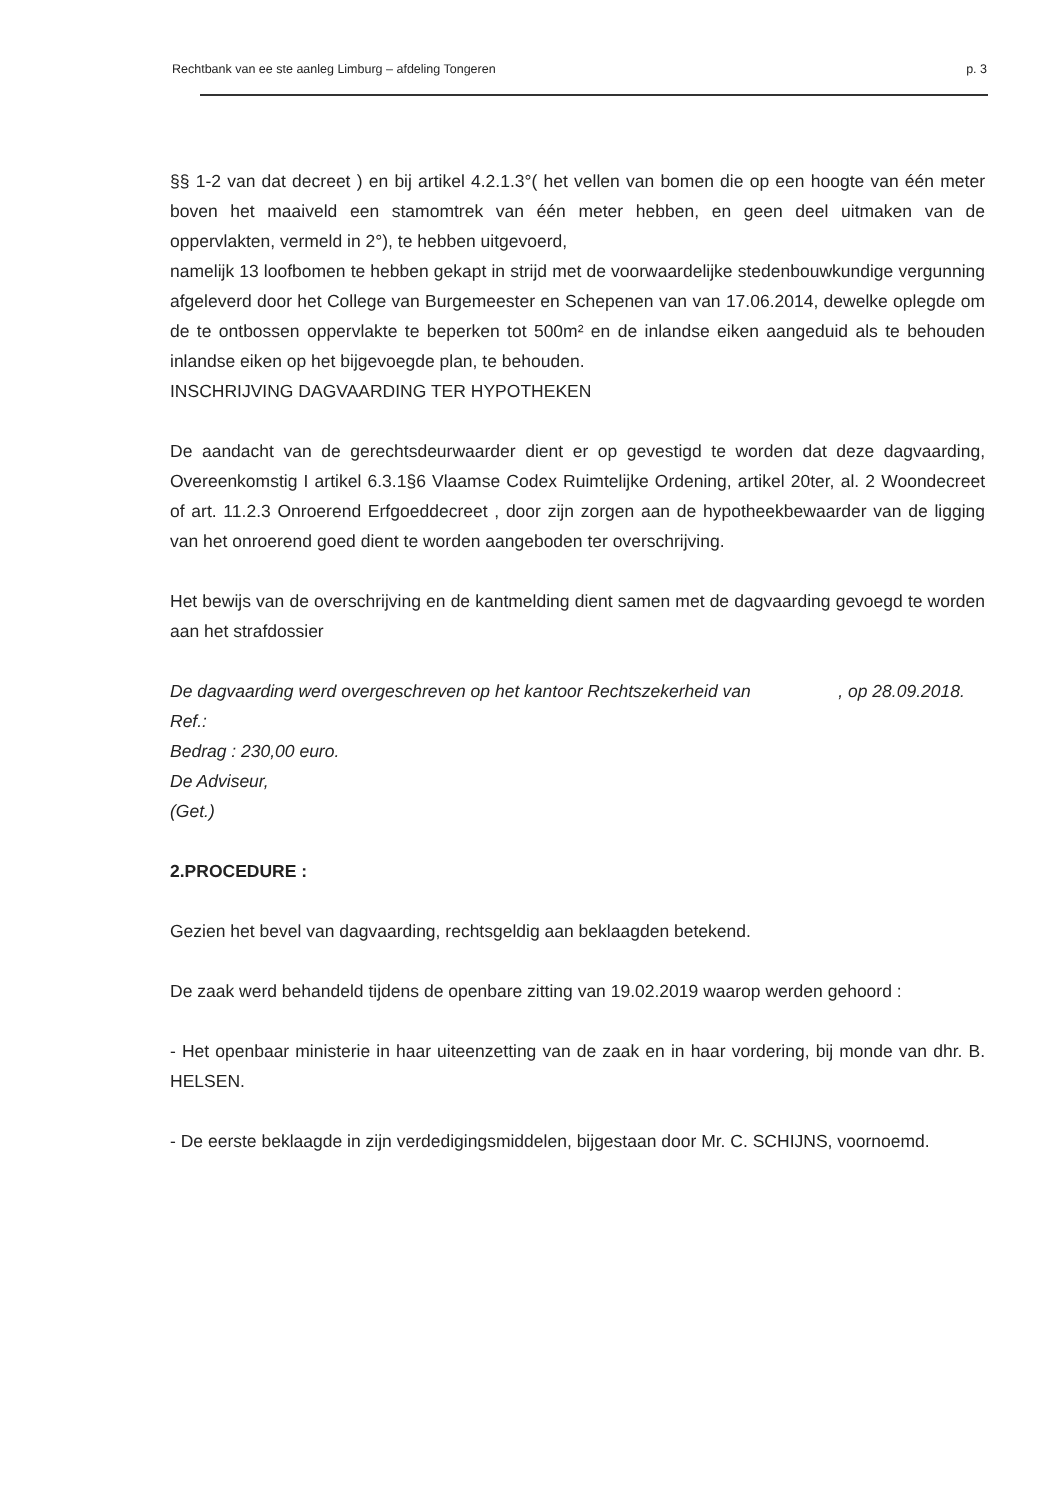Rechtbank van ee ste aanleg Limburg – afdeling Tongeren p. 3
§§ 1-2 van dat decreet ) en bij artikel 4.2.1.3°( het vellen van bomen die op een hoogte van één meter boven het maaiveld een stamomtrek van één meter hebben, en geen deel uitmaken van de oppervlakten, vermeld in 2°), te hebben uitgevoerd,
namelijk 13 loofbomen te hebben gekapt in strijd met de voorwaardelijke stedenbouwkundige vergunning afgeleverd door het College van Burgemeester en Schepenen van van 17.06.2014, dewelke oplegde om de te ontbossen oppervlakte te beperken tot 500m² en de inlandse eiken aangeduid als te behouden inlandse eiken op het bijgevoegde plan, te behouden.
INSCHRIJVING DAGVAARDING TER HYPOTHEKEN
De aandacht van de gerechtsdeurwaarder dient er op gevestigd te worden dat deze dagvaarding, Overeenkomstig I artikel 6.3.1§6 Vlaamse Codex Ruimtelijke Ordening, artikel 20ter, al. 2 Woondecreet of art. 11.2.3 Onroerend Erfgoeddecreet , door zijn zorgen aan de hypotheekbewaarder van de ligging van het onroerend goed dient te worden aangeboden ter overschrijving.
Het bewijs van de overschrijving en de kantmelding dient samen met de dagvaarding gevoegd te worden aan het strafdossier
De dagvaarding werd overgeschreven op het kantoor Rechtszekerheid van , op 28.09.2018.
Ref.:
Bedrag : 230,00 euro.
De Adviseur,
(Get.)
2.PROCEDURE :
Gezien het bevel van dagvaarding, rechtsgeldig aan beklaagden betekend.
De zaak werd behandeld tijdens de openbare zitting van 19.02.2019 waarop werden gehoord :
- Het openbaar ministerie in haar uiteenzetting van de zaak en in haar vordering, bij monde van dhr. B. HELSEN.
- De eerste beklaagde in zijn verdedigingsmiddelen, bijgestaan door Mr. C. SCHIJNS, voornoemd.